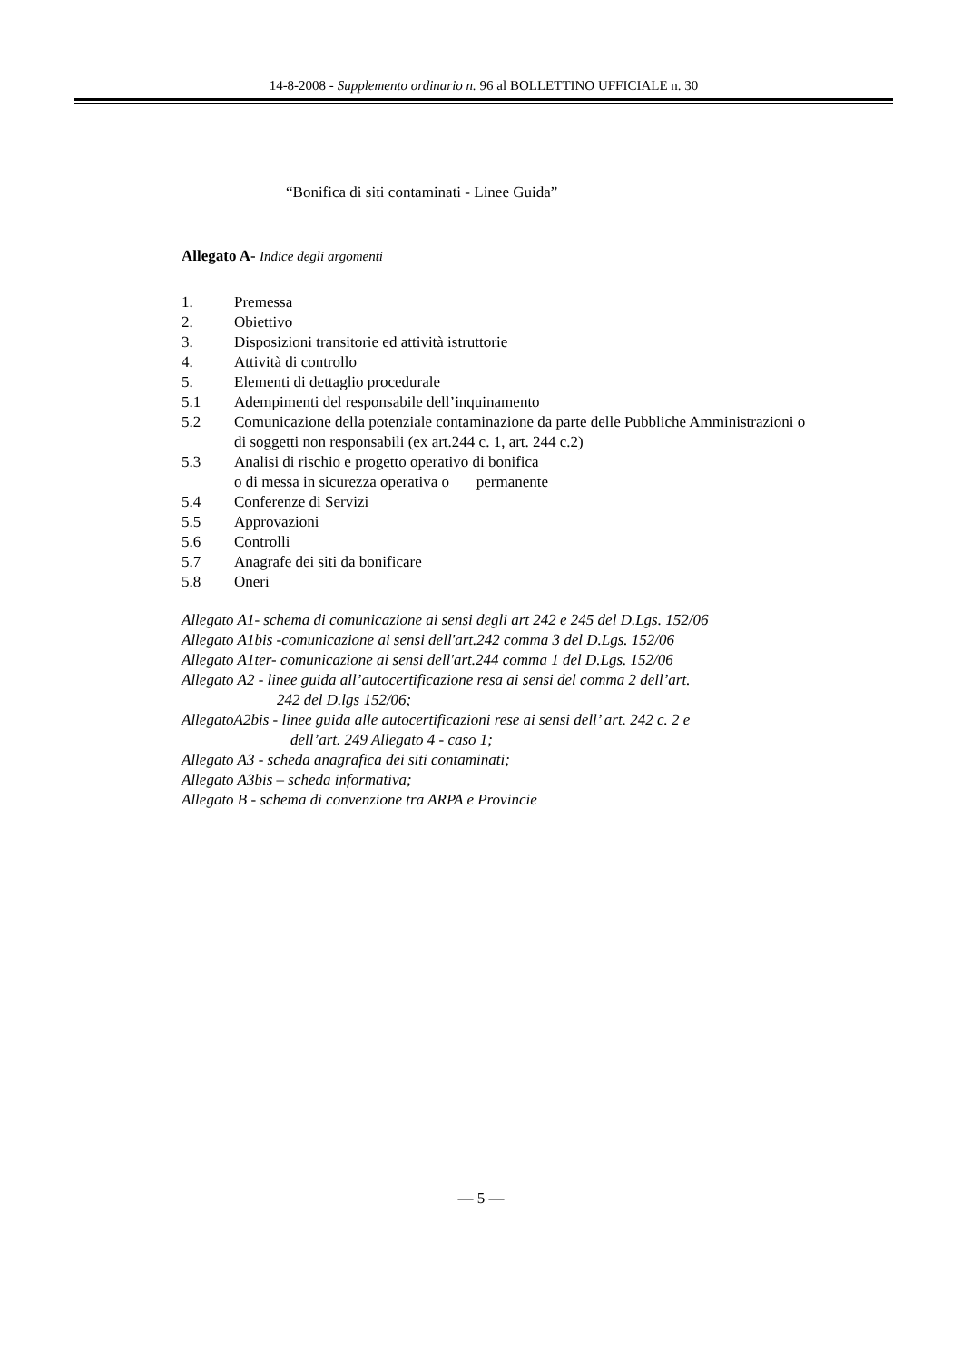14-8-2008 - Supplemento ordinario n. 96 al BOLLETTINO UFFICIALE n. 30
“Bonifica di siti contaminati - Linee Guida”
Allegato A- Indice degli argomenti
1. Premessa
2. Obiettivo
3. Disposizioni transitorie ed attività istruttorie
4. Attività di controllo
5. Elementi di dettaglio procedurale
5.1 Adempimenti del responsabile dell’inquinamento
5.2 Comunicazione della potenziale contaminazione da parte delle Pubbliche Amministrazioni o di soggetti non responsabili (ex art.244 c. 1, art. 244 c.2)
5.3 Analisi di rischio e progetto operativo di bonifica
o di messa in sicurezza operativa o permanente
5.4 Conferenze di Servizi
5.5 Approvazioni
5.6 Controlli
5.7 Anagrafe dei siti da bonificare
5.8 Oneri
Allegato A1- schema di comunicazione ai sensi degli art 242 e 245 del D.Lgs. 152/06
Allegato A1bis -comunicazione ai sensi dell'art.242 comma 3 del D.Lgs. 152/06
Allegato A1ter- comunicazione ai sensi dell'art.244 comma 1 del D.Lgs. 152/06
Allegato A2 - linee guida all’autocertificazione resa ai sensi del comma 2 dell’art.
242 del D.lgs 152/06;
AllegatoA2bis - linee guida alle autocertificazioni rese ai sensi dell’ art. 242 c. 2 e
dell’art. 249 Allegato 4 - caso 1;
Allegato A3 - scheda anagrafica dei siti contaminati;
Allegato A3bis – scheda informativa;
Allegato B - schema di convenzione tra ARPA e Provincie
— 5 —